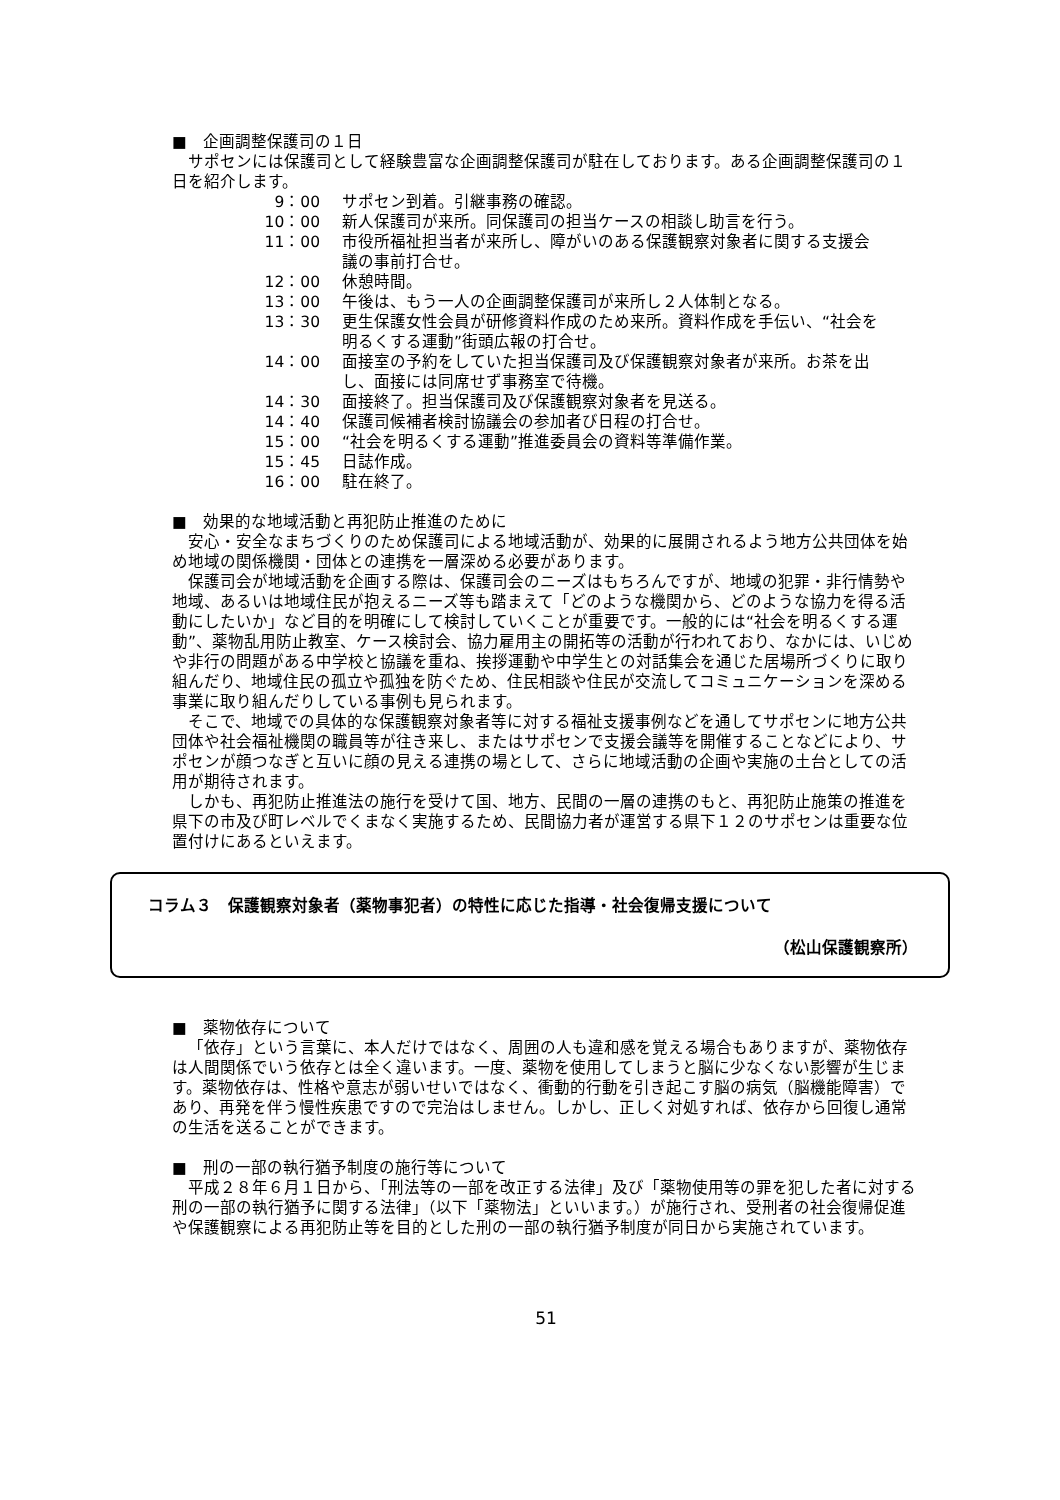■　企画調整保護司の１日
サポセンには保護司として経験豊富な企画調整保護司が駐在しております。ある企画調整保護司の１日を紹介します。
| 9：00 | サポセン到着。引継事務の確認。 |
| 10：00 | 新人保護司が来所。同保護司の担当ケースの相談し助言を行う。 |
| 11：00 | 市役所福祉担当者が来所し、障がいのある保護観察対象者に関する支援会議の事前打合せ。 |
| 12：00 | 休憩時間。 |
| 13：00 | 午後は、もう一人の企画調整保護司が来所し２人体制となる。 |
| 13：30 | 更生保護女性会員が研修資料作成のため来所。資料作成を手伝い、“社会を明るくする運動”街頭広報の打合せ。 |
| 14：00 | 面接室の予約をしていた担当保護司及び保護観察対象者が来所。お茶を出し、面接には同席せず事務室で待機。 |
| 14：30 | 面接終了。担当保護司及び保護観察対象者を見送る。 |
| 14：40 | 保護司候補者検討協議会の参加者び日程の打合せ。 |
| 15：00 | “社会を明るくする運動”推進委員会の資料等準備作業。 |
| 15：45 | 日誌作成。 |
| 16：00 | 駐在終了。 |
■　効果的な地域活動と再犯防止推進のために
安心・安全なまちづくりのため保護司による地域活動が、効果的に展開されるよう地方公共団体を始め地域の関係機関・団体との連携を一層深める必要があります。
保護司会が地域活動を企画する際は、保護司会のニーズはもちろんですが、地域の犯罪・非行情勢や地域、あるいは地域住民が抱えるニーズ等も踏まえて「どのような機関から、どのような協力を得る活動にしたいか」など目的を明確にして検討していくことが重要です。一般的には“社会を明るくする運動”、薬物乱用防止教室、ケース検討会、協力雇用主の開拓等の活動が行われており、なかには、いじめや非行の問題がある中学校と協議を重ね、挨拶運動や中学生との対話集会を通じた居場所づくりに取り組んだり、地域住民の孤立や孤独を防ぐため、住民相談や住民が交流してコミュニケーションを深める事業に取り組んだりしている事例も見られます。
そこで、地域での具体的な保護観察対象者等に対する福祉支援事例などを通してサポセンに地方公共団体や社会福祉機関の職員等が往き来し、またはサポセンで支援会議等を開催することなどにより、サポセンが顔つなぎと互いに顔の見える連携の場として、さらに地域活動の企画や実施の土台としての活用が期待されます。
しかも、再犯防止推進法の施行を受けて国、地方、民間の一層の連携のもと、再犯防止施策の推進を県下の市及び町レベルでくまなく実施するため、民間協力者が運営する県下１２のサポセンは重要な位置付けにあるといえます。
コラム３　保護観察対象者（薬物事犯者）の特性に応じた指導・社会復帰支援について
（松山保護観察所）
■　薬物依存について
「依存」という言葉に、本人だけではなく、周囲の人も違和感を覚える場合もありますが、薬物依存は人間関係でいう依存とは全く違います。一度、薬物を使用してしまうと脳に少なくない影響が生じます。薬物依存は、性格や意志が弱いせいではなく、衝動的行動を引き起こす脳の病気（脳機能障害）であり、再発を伴う慢性疾患ですので完治はしません。しかし、正しく対処すれば、依存から回復し通常の生活を送ることができます。
■　刑の一部の執行猶予制度の施行等について
平成２８年６月１日から、「刑法等の一部を改正する法律」及び「薬物使用等の罪を犯した者に対する刑の一部の執行猶予に関する法律」（以下「薬物法」といいます。）が施行され、受刑者の社会復帰促進や保護観察による再犯防止等を目的とした刑の一部の執行猶予制度が同日から実施されています。
51